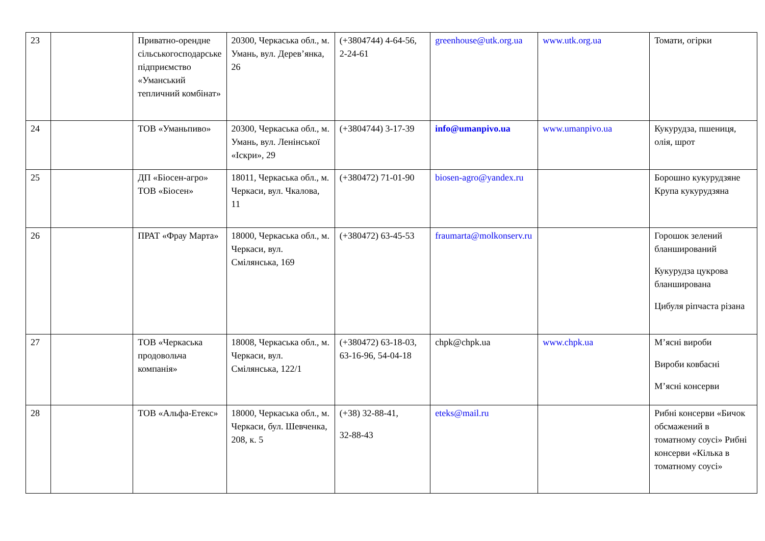| 23 | | Приватно-орендне сільськогосподарське підприємство «Уманський тепличний комбінат» | 20300, Черкаська обл., м. Умань, вул. Дерев’янка, 26 | (+3804744) 4-64-56, 2-24-61 | greenhouse@utk.org.ua | www.utk.org.ua | Томати, огірки |
| 24 | | ТОВ «Уманьпиво» | 20300, Черкаська обл., м. Умань, вул. Ленінської «Іскри», 29 | (+3804744) 3-17-39 | info@umanpivo.ua | www.umanpivo.ua | Кукурудза, пшениця, олія, шрот |
| 25 | | ДП «Біосен-агро» ТОВ «Біосен» | 18011, Черкаська обл., м. Черкаси, вул. Чкалова, 11 | (+380472) 71-01-90 | biosen-agro@yandex.ru | | Борошно кукурудзяне Крупа кукурудзяна |
| 26 | | ПРАТ «Фрау Марта» | 18000, Черкаська обл., м. Черкаси, вул. Смілянська, 169 | (+380472) 63-45-53 | fraumarta@molkonserv.ru | | Горошок зелений бланширований Кукурудза цукрова бланширована Цибуля ріпчаста різана |
| 27 | | ТОВ «Черкаська продовольча компанія» | 18008, Черкаська обл., м. Черкаси, вул. Смілянська, 122/1 | (+380472) 63-18-03, 63-16-96, 54-04-18 | chpk@chpk.ua | www.chpk.ua | М’ясні вироби Вироби ковбасні М’ясні консерви |
| 28 | | ТОВ «Альфа-Етекс» | 18000, Черкаська обл., м. Черкаси, бул. Шевченка, 208, к. 5 | (+38) 32-88-41, 32-88-43 | eteks@mail.ru | | Рибні консерви «Бичок обсмажений в томатному соусі» Рибні консерви «Кілька в томатному соусі» |